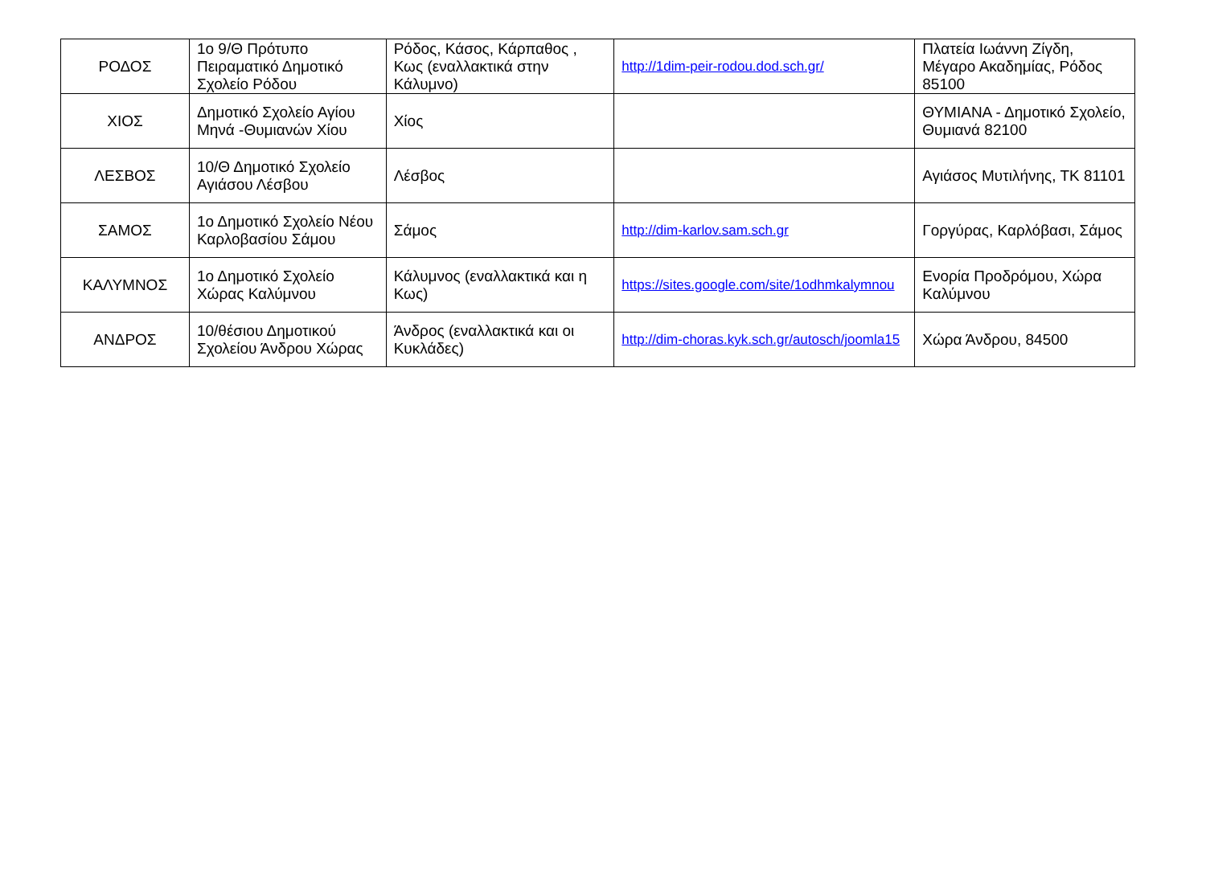| ΡΟΔΟΣ | 1ο 9/Θ Πρότυπο Πειραματικό Δημοτικό Σχολείο Ρόδου | Ρόδος, Κάσος, Κάρπαθος , Κως (εναλλακτικά στην Κάλυμνο) | http://1dim-peir-rodou.dod.sch.gr/ | Πλατεία Ιωάννη Ζίγδη, Μέγαρο Ακαδημίας, Ρόδος 85100 |
| ΧΙΟΣ | Δημοτικό Σχολείο Αγίου Μηνά -Θυμιανών Χίου | Χίος | | ΘΥΜΙΑΝΑ - Δημοτικό Σχολείο, Θυμιανά 82100 |
| ΛΕΣΒΟΣ | 10/Θ Δημοτικό Σχολείο Αγιάσου Λέσβου | Λέσβος | | Αγιάσος Μυτιλήνης, ΤΚ 81101 |
| ΣΑΜΟΣ | 1ο Δημοτικό Σχολείο Νέου Καρλοβασίου Σάμου | Σάμος | http://dim-karlov.sam.sch.gr | Γοργύρας, Καρλόβασι, Σάμος |
| ΚΑΛΥΜΝΟΣ | 1ο Δημοτικό Σχολείο Χώρας Καλύμνου | Κάλυμνος (εναλλακτικά και η Κως) | https://sites.google.com/site/1odhmkalymnou | Ενορία Προδρόμου, Χώρα Καλύμνου |
| ΑΝΔΡΟΣ | 10/θέσιου Δημοτικού Σχολείου Άνδρου Χώρας | Άνδρος (εναλλακτικά και οι Κυκλάδες) | http://dim-choras.kyk.sch.gr/autosch/joomla15 | Χώρα Άνδρου, 84500 |